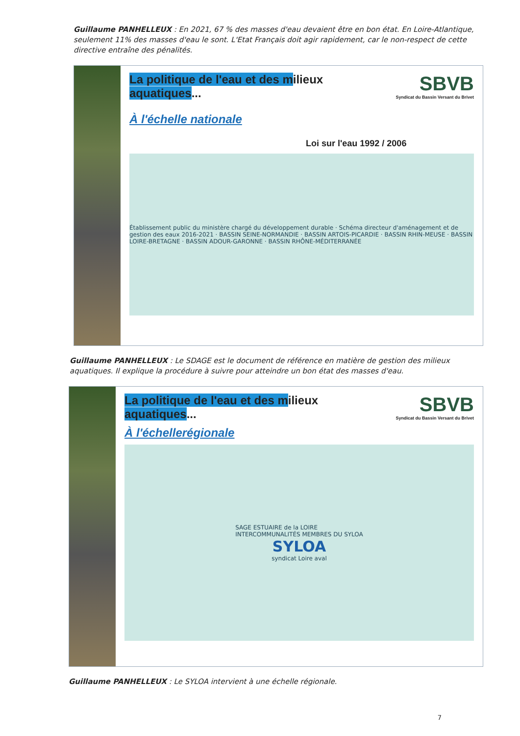Guillaume PANHELLEUX : En 2021, 67 % des masses d'eau devaient être en bon état. En Loire-Atlantique, seulement 11% des masses d'eau le sont. L'Etat Français doit agir rapidement, car le non-respect de cette directive entraîne des pénalités.
SBVB
Syndicat du Bassin Versant du Brivet
La politique de l'eau et des milieux
aquatiques...
À l'échelle nationale
Loi sur l'eau 1992 / 2006
Établissement public du ministère chargé du développement durable · Schéma directeur d'aménagement et de gestion des eaux 2016-2021 · BASSIN SEINE-NORMANDIE · BASSIN ARTOIS-PICARDIE · BASSIN RHIN-MEUSE · BASSIN LOIRE-BRETAGNE · BASSIN ADOUR-GARONNE · BASSIN RHÔNE-MÉDITERRANÉE
Guillaume PANHELLEUX : Le SDAGE est le document de référence en matière de gestion des milieux aquatiques. Il explique la procédure à suivre pour atteindre un bon état des masses d'eau.
SBVB
Syndicat du Bassin Versant du Brivet
La politique de l'eau et des milieux
aquatiques...
À l'échellerégionale
SAGE ESTUAIRE de la LOIRE
INTERCOMMUNALITÉS MEMBRES DU SYLOA
SYLOA
syndicat Loire aval
Guillaume PANHELLEUX : Le SYLOA intervient à une échelle régionale.
7